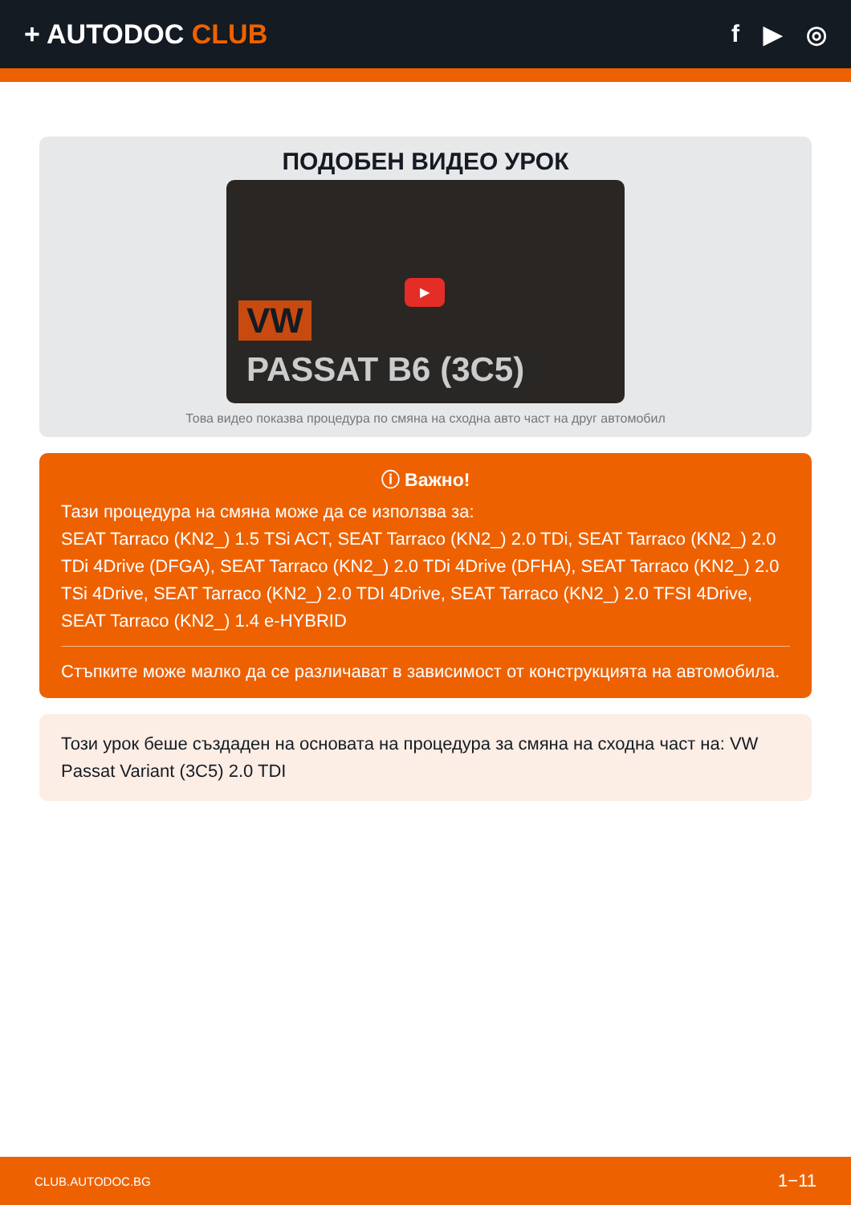+ AUTODOC CLUB f ▶ ◎
ПОДОБЕН ВИДЕО УРОК
VW
▶
PASSAT B6 (3C5)
Това видео показва процедура по смяна на сходна авто част на друг автомобил
ⓘ Важно!
Тази процедура на смяна може да се използва за:
SEAT Tarraco (KN2_) 1.5 TSi ACT, SEAT Tarraco (KN2_) 2.0 TDi, SEAT Tarraco (KN2_) 2.0 TDi 4Drive (DFGA), SEAT Tarraco (KN2_) 2.0 TDi 4Drive (DFHA), SEAT Tarraco (KN2_) 2.0 TSi 4Drive, SEAT Tarraco (KN2_) 2.0 TDI 4Drive, SEAT Tarraco (KN2_) 2.0 TFSI 4Drive, SEAT Tarraco (KN2_) 1.4 e-HYBRID
Стъпките може малко да се различават в зависимост от конструкцията на автомобила.
Този урок беше създаден на основата на процедура за смяна на сходна част на: VW Passat Variant (3C5) 2.0 TDI
CLUB.AUTODOC.BG 1−11